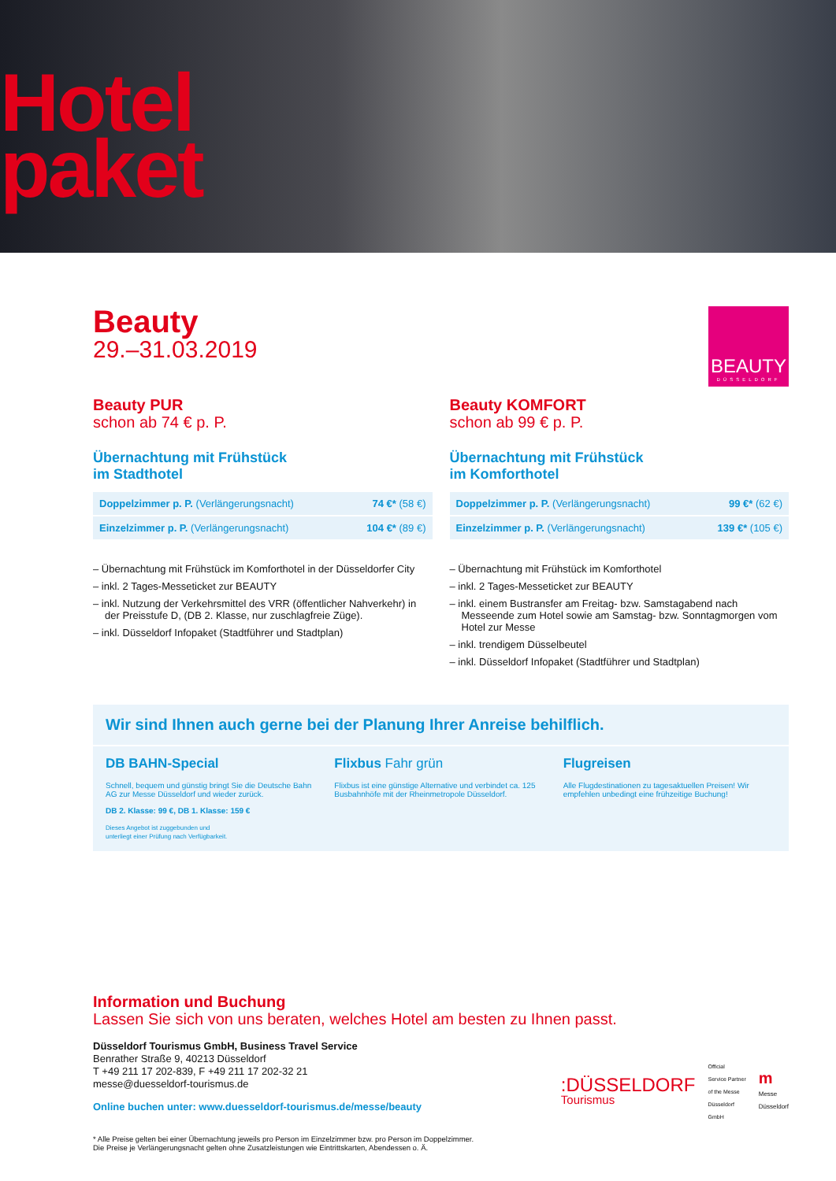Hotel
paket
Beauty
29.–31.03.2019
BEAUTY
DÜSSELDORF
Beauty PUR
schon ab 74 € p. P.
Übernachtung mit Frühstück
im Stadthotel
| Doppelzimmer p. P. (Verlängerungsnacht) | 74 €* (58 €) |
| Einzelzimmer p. P. (Verlängerungsnacht) | 104 €* (89 €) |
– Übernachtung mit Frühstück im Komforthotel in der Düsseldorfer City
– inkl. 2 Tages-Messeticket zur BEAUTY
– inkl. Nutzung der Verkehrsmittel des VRR (öffentlicher Nahverkehr) in der Preisstufe D, (DB 2. Klasse, nur zuschlagfreie Züge).
– inkl. Düsseldorf Infopaket (Stadtführer und Stadtplan)
Beauty KOMFORT
schon ab 99 € p. P.
Übernachtung mit Frühstück
im Komforthotel
| Doppelzimmer p. P. (Verlängerungsnacht) | 99 €* (62 €) |
| Einzelzimmer p. P. (Verlängerungsnacht) | 139 €* (105 €) |
– Übernachtung mit Frühstück im Komforthotel
– inkl. 2 Tages-Messeticket zur BEAUTY
– inkl. einem Bustransfer am Freitag- bzw. Samstagabend nach Messeende zum Hotel sowie am Samstag- bzw. Sonntagmorgen vom Hotel zur Messe
– inkl. trendigem Düsselbeutel
– inkl. Düsseldorf Infopaket (Stadtführer und Stadtplan)
Wir sind Ihnen auch gerne bei der Planung Ihrer Anreise behilflich.
DB BAHN-Special
Schnell, bequem und günstig bringt Sie die Deutsche Bahn AG zur Messe Düsseldorf und wieder zurück.
DB 2. Klasse: 99 €, DB 1. Klasse: 159 €
Dieses Angebot ist zuggebunden und
unterliegt einer Prüfung nach Verfügbarkeit.
Flixbus Fahr grün
Flixbus ist eine günstige Alternative und verbindet ca. 125 Busbahnhöfe mit der Rheinmetropole Düsseldorf.
Flugreisen
Alle Flugdestinationen zu tagesaktuellen Preisen! Wir empfehlen unbedingt eine frühzeitige Buchung!
Information und Buchung
Lassen Sie sich von uns beraten, welches Hotel am besten zu Ihnen passt.
Düsseldorf Tourismus GmbH, Business Travel Service
Benrather Straße 9, 40213 Düsseldorf
T +49 211 17 202-839, F +49 211 17 202-32 21
messe@duesseldorf-tourismus.de
Online buchen unter: www.duesseldorf-tourismus.de/messe/beauty
:DÜSSELDORF
Tourismus
Official
Service Partner
of the Messe
Düsseldorf
GmbH
m
Messe
Düsseldorf
* Alle Preise gelten bei einer Übernachtung jeweils pro Person im Einzelzimmer bzw. pro Person im Doppelzimmer.
Die Preise je Verlängerungsnacht gelten ohne Zusatzleistungen wie Eintrittskarten, Abendessen o. Ä.